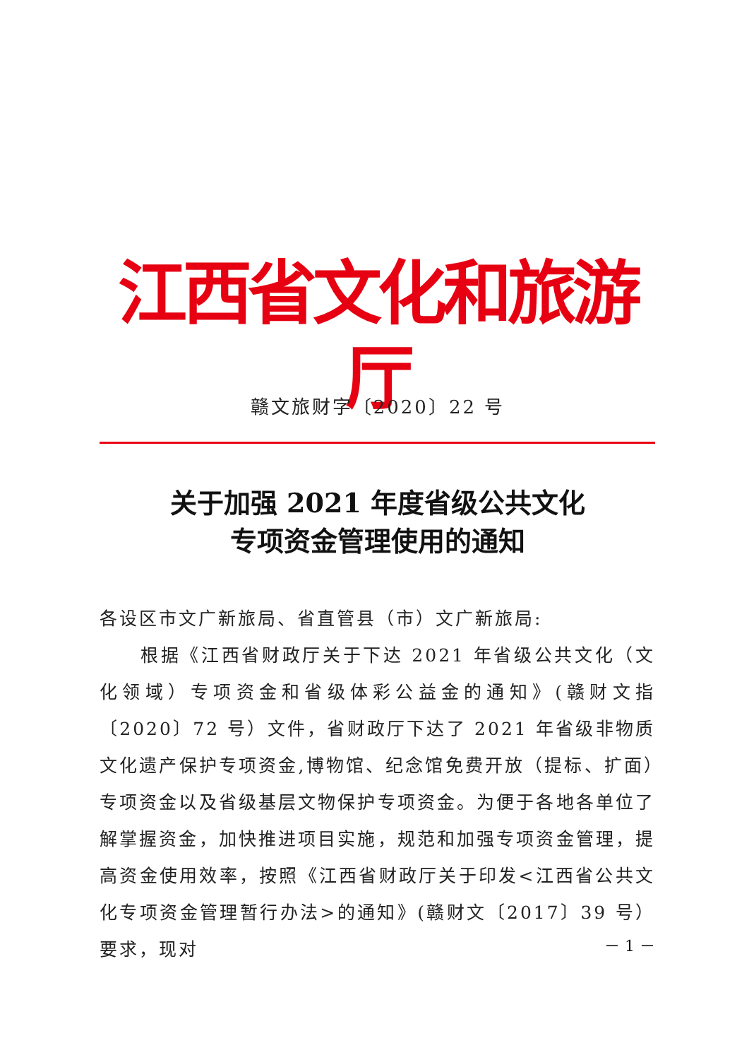江西省文化和旅游厅
赣文旅财字〔2020〕22 号
关于加强 2021 年度省级公共文化
专项资金管理使用的通知
各设区市文广新旅局、省直管县（市）文广新旅局:
根据《江西省财政厅关于下达 2021 年省级公共文化（文化领域）专项资金和省级体彩公益金的通知》(赣财文指〔2020〕72 号）文件，省财政厅下达了 2021 年省级非物质文化遗产保护专项资金,博物馆、纪念馆免费开放（提标、扩面）专项资金以及省级基层文物保护专项资金。为便于各地各单位了解掌握资金，加快推进项目实施，规范和加强专项资金管理，提高资金使用效率，按照《江西省财政厅关于印发<江西省公共文化专项资金管理暂行办法>的通知》(赣财文〔2017〕39 号）要求，现对
－ 1 －